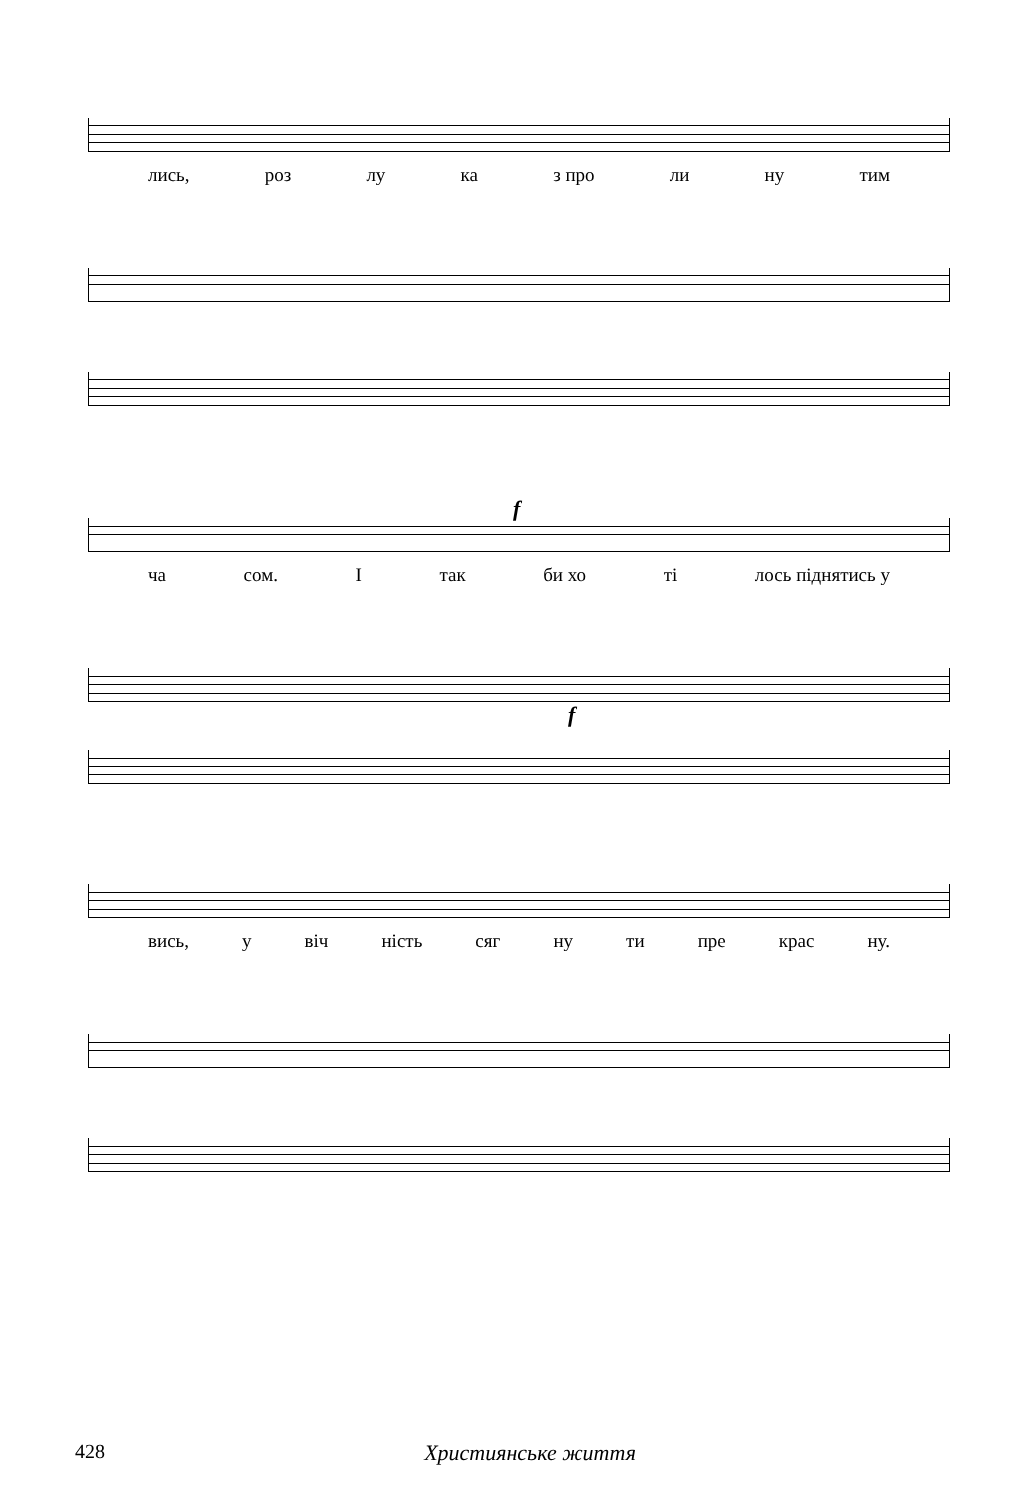лись, роз лу ка з про ли ну тим
f
ча сом. І так би хо ті лось піднятись у
f
вись, у віч ність сяг ну ти пре крас ну.
428 Християнське життя